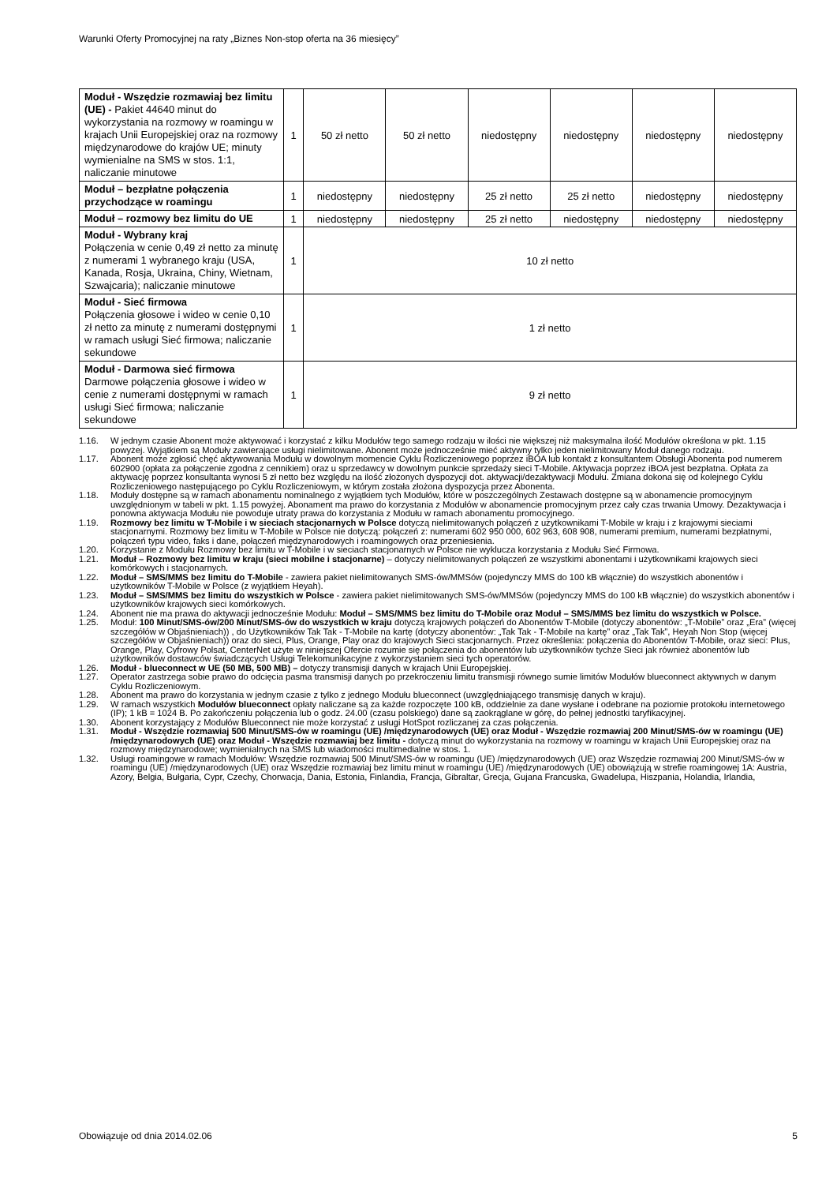Warunki Oferty Promocyjnej na raty „Biznes Non-stop oferta na 36 miesięcy”
| Moduł - Wszędzie rozmawiaj bez limitu (UE) - Pakiet 44640 minut do wykorzystania na rozmowy w roamingu w krajach Unii Europejskiej oraz na rozmowy międzynarodowe do krajów UE; minuty wymienialne na SMS w stos. 1:1, naliczanie minutowe | 1 | 50 zł netto | 50 zł netto | niedostępny | niedostępny | niedostępny | niedostępny |
| Moduł – bezpłatne połączenia przychodzące w roamingu | 1 | niedostępny | niedostępny | 25 zł netto | 25 zł netto | niedostępny | niedostępny |
| Moduł – rozmowy bez limitu do UE | 1 | niedostępny | niedostępny | 25 zł netto | niedostępny | niedostępny | niedostępny |
| Moduł - Wybrany kraj Połączenia w cenie 0,49 zł netto za minutę z numerami 1 wybranego kraju (USA, Kanada, Rosja, Ukraina, Chiny, Wietnam, Szwajcaria); naliczanie minutowe | 1 | 10 zł netto | | | | | |
| Moduł - Sieć firmowa Połączenia głosowe i wideo w cenie 0,10 zł netto za minutę z numerami dostępnymi w ramach usługi Sieć firmowa; naliczanie sekundowe | 1 | 1 zł netto | | | | | |
| Moduł - Darmowa sieć firmowa Darmowe połączenia głosowe i wideo w cenie z numerami dostępnymi w ramach usługi Sieć firmowa; naliczanie sekundowe | 1 | 9 zł netto | | | | | |
1.16. W jednym czasie Abonent może aktywować i korzystać z kilku Modułów tego samego rodzaju w ilości nie większej niż maksymalna ilość Modułów określona w pkt. 1.15 powyżej. Wyjątkiem są Moduły zawierające usługi nielimitowane. Abonent może jednocześnie mieć aktywny tylko jeden nielimitowany Moduł danego rodzaju.
1.17. Abonent może zgłosić chęć aktywowania Modułu w dowolnym momencie Cyklu Rozliczeniowego poprzez iBOA lub kontakt z konsultantem Obsługi Abonenta pod numerem 602900 (opłata za połączenie zgodna z cennikiem) oraz u sprzedawcy w dowolnym punkcie sprzedaży sieci T-Mobile. Aktywacja poprzez iBOA jest bezpłatna. Opłata za aktywację poprzez konsultanta wynosi 5 zł netto bez względu na ilość złożonych dyspozycji dot. aktywacji/dezaktywacji Modułu. Zmiana dokona się od kolejnego Cyklu Rozliczeniowego następującego po Cyklu Rozliczeniowym, w którym została złożona dyspozycja przez Abonenta.
1.18. Moduły dostępne są w ramach abonamentu nominalnego z wyjątkiem tych Modułów, które w poszczególnych Zestawach dostępne są w abonamencie promocyjnym uwzględnionym w tabeli w pkt. 1.15 powyżej. Abonament ma prawo do korzystania z Modułów w abonamencie promocyjnym przez cały czas trwania Umowy. Dezaktywacja i ponowna aktywacja Modułu nie powoduje utraty prawa do korzystania z Modułu w ramach abonamentu promocyjnego.
1.19. Rozmowy bez limitu w T-Mobile i w sieciach stacjonarnych w Polsce dotyczą nielimitowanych połączeń z użytkownikami T-Mobile w kraju i z krajowymi sieciami stacjonarnymi. Rozmowy bez limitu w T-Mobile w Polsce nie dotyczą: połączeń z: numerami 602 950 000, 602 963, 608 908, numerami premium, numerami bezpłatnymi, połączeń typu video, faks i dane, połączeń międzynarodowych i roamingowych oraz przeniesienia.
1.20. Korzystanie z Modułu Rozmowy bez limitu w T-Mobile i w sieciach stacjonarnych w Polsce nie wyklucza korzystania z Modułu Sieć Firmowa.
1.21. Moduł – Rozmowy bez limitu w kraju (sieci mobilne i stacjonarne) – dotyczy nielimitowanych połączeń ze wszystkimi abonentami i użytkownikami krajowych sieci komórkowych i stacjonarnych.
1.22. Moduł – SMS/MMS bez limitu do T-Mobile - zawiera pakiet nielimitowanych SMS-ów/MMSów (pojedynczy MMS do 100 kB włącznie) do wszystkich abonentów i użytkowników T-Mobile w Polsce (z wyjątkiem Heyah).
1.23. Moduł – SMS/MMS bez limitu do wszystkich w Polsce - zawiera pakiet nielimitowanych SMS-ów/MMSów (pojedynczy MMS do 100 kB włącznie) do wszystkich abonentów i użytkowników krajowych sieci komórkowych.
1.24. Abonent nie ma prawa do aktywacji jednocześnie Modułu: Moduł – SMS/MMS bez limitu do T-Mobile oraz Moduł – SMS/MMS bez limitu do wszystkich w Polsce.
1.25. Moduł: 100 Minut/SMS-ów/200 Minut/SMS-ów do wszystkich w kraju dotyczą krajowych połączeń do Abonentów T-Mobile (dotyczy abonentów: „T-Mobile” oraz „Era” (więcej szczegółów w Objaśnieniach)) , do Użytkowników Tak Tak - T-Mobile na kartę (dotyczy abonentów: „Tak Tak - T-Mobile na kartę” oraz „Tak Tak”, Heyah Non Stop (więcej szczegółów w Objaśnieniach)) oraz do sieci, Plus, Orange, Play oraz do krajowych Sieci stacjonarnych. Przez określenia: połączenia do Abonentów T-Mobile, oraz sieci: Plus, Orange, Play, Cyfrowy Polsat, CenterNet użyte w niniejszej Ofercie rozumie się połączenia do abonentów lub użytkowników tychże Sieci jak również abonentów lub użytkowników dostawców świadczących Usługi Telekomunikacyjne z wykorzystaniem sieci tych operatorów.
1.26. Moduł - blueconnect w UE (50 MB, 500 MB) – dotyczy transmisji danych w krajach Unii Europejskiej.
1.27. Operator zastrzega sobie prawo do odcięcia pasma transmisji danych po przekroczeniu limitu transmisji równego sumie limitów Modułów blueconnect aktywnych w danym Cyklu Rozliczeniowym.
1.28. Abonent ma prawo do korzystania w jednym czasie z tylko z jednego Modułu blueconnect (uwzględniającego transmisję danych w kraju).
1.29. W ramach wszystkich Modułów blueconnect opłaty naliczane są za każde rozpoczęte 100 kB, oddzielnie za dane wysłane i odebrane na poziomie protokołu internetowego (IP); 1 kB = 1024 B. Po zakończeniu połączenia lub o godz. 24.00 (czasu polskiego) dane są zaokrąglane w górę, do pełnej jednostki taryfikacyjnej.
1.30. Abonent korzystający z Modułów Blueconnect nie może korzystać z usługi HotSpot rozliczanej za czas połączenia.
1.31. Moduł - Wszędzie rozmawiaj 500 Minut/SMS-ów w roamingu (UE) /międzynarodowych (UE) oraz Moduł - Wszędzie rozmawiaj 200 Minut/SMS-ów w roamingu (UE) /międzynarodowych (UE) oraz Moduł - Wszędzie rozmawiaj bez limitu - dotyczą minut do wykorzystania na rozmowy w roamingu w krajach Unii Europejskiej oraz na rozmowy międzynarodowe; wymienialnych na SMS lub wiadomości multimedialne w stos. 1.
1.32. Usługi roamingowe w ramach Modułów: Wszędzie rozmawiaj 500 Minut/SMS-ów w roamingu (UE) /międzynarodowych (UE) oraz Wszędzie rozmawiaj 200 Minut/SMS-ów w roamingu (UE) /międzynarodowych (UE) oraz Wszędzie rozmawiaj bez limitu minut w roamingu (UE) /międzynarodowych (UE) obowiązują w strefie roamingowej 1A: Austria, Azory, Belgia, Bułgaria, Cypr, Czechy, Chorwacja, Dania, Estonia, Finlandia, Francja, Gibraltar, Grecja, Gujana Francuska, Gwadelupa, Hiszpania, Holandia, Irlandia,
Obowiązuje od dnia 2014.02.06 5